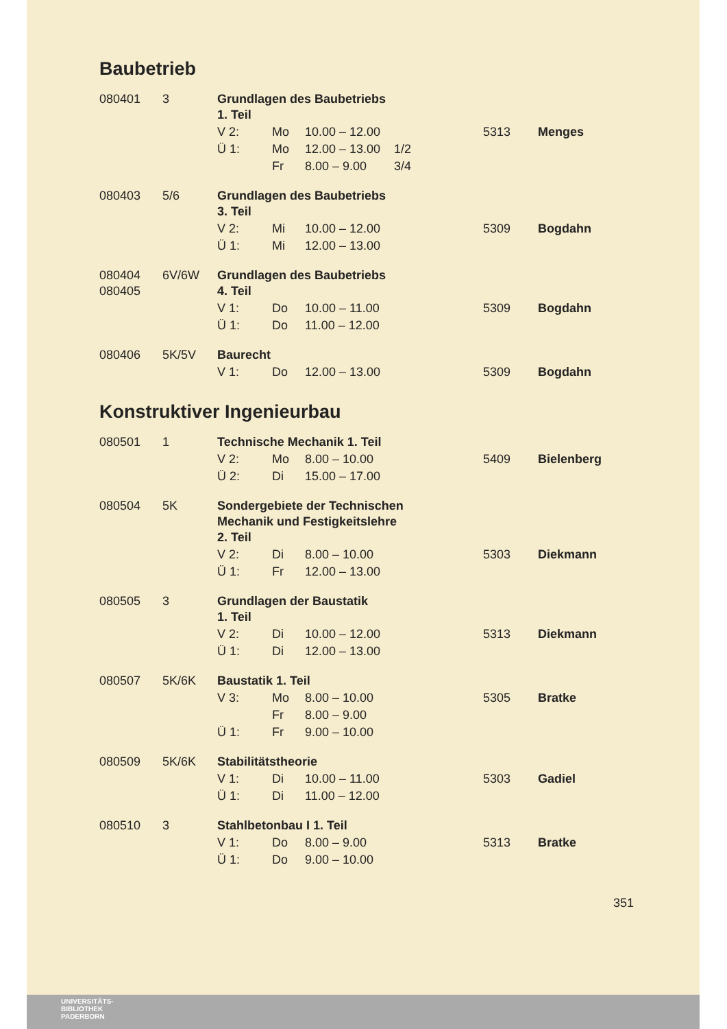Baubetrieb
| 080401 | 3 | Grundlagen des Baubetriebs 1. Teil | | | | | |
| | | V 2: | Mo | 10.00 – 12.00 | | 5313 | Menges |
| | | Ü 1: | Mo | 12.00 – 13.00 | 1/2 | | |
| | | | Fr | 8.00 – 9.00 | 3/4 | | |
| 080403 | 5/6 | Grundlagen des Baubetriebs 3. Teil | | | | | |
| | | V 2: | Mi | 10.00 – 12.00 | | 5309 | Bogdahn |
| | | Ü 1: | Mi | 12.00 – 13.00 | | | |
| 080404 080405 | 6V/6W | Grundlagen des Baubetriebs 4. Teil | | | | | |
| | | V 1: | Do | 10.00 – 11.00 | | 5309 | Bogdahn |
| | | Ü 1: | Do | 11.00 – 12.00 | | | |
| 080406 | 5K/5V | Baurecht | | | | | |
| | | V 1: | Do | 12.00 – 13.00 | | 5309 | Bogdahn |
Konstruktiver Ingenieurbau
| 080501 | 1 | Technische Mechanik 1. Teil | | | | | |
| | | V 2: | Mo | 8.00 – 10.00 | | 5409 | Bielenberg |
| | | Ü 2: | Di | 15.00 – 17.00 | | | |
| 080504 | 5K | Sondergebiete der Technischen Mechanik und Festigkeitslehre 2. Teil | | | | | |
| | | V 2: | Di | 8.00 – 10.00 | | 5303 | Diekmann |
| | | Ü 1: | Fr | 12.00 – 13.00 | | | |
| 080505 | 3 | Grundlagen der Baustatik 1. Teil | | | | | |
| | | V 2: | Di | 10.00 – 12.00 | | 5313 | Diekmann |
| | | Ü 1: | Di | 12.00 – 13.00 | | | |
| 080507 | 5K/6K | Baustatik 1. Teil | | | | | |
| | | V 3: | Mo | 8.00 – 10.00 | | 5305 | Bratke |
| | | | Fr | 8.00 – 9.00 | | | |
| | | Ü 1: | Fr | 9.00 – 10.00 | | | |
| 080509 | 5K/6K | Stabilitätstheorie | | | | | |
| | | V 1: | Di | 10.00 – 11.00 | | 5303 | Gadiel |
| | | Ü 1: | Di | 11.00 – 12.00 | | | |
| 080510 | 3 | Stahlbetonbau I 1. Teil | | | | | |
| | | V 1: | Do | 8.00 – 9.00 | | 5313 | Bratke |
| | | Ü 1: | Do | 9.00 – 10.00 | | | |
351
UNIVERSITÄTS-
BIBLIOTHEK
PADERBORN